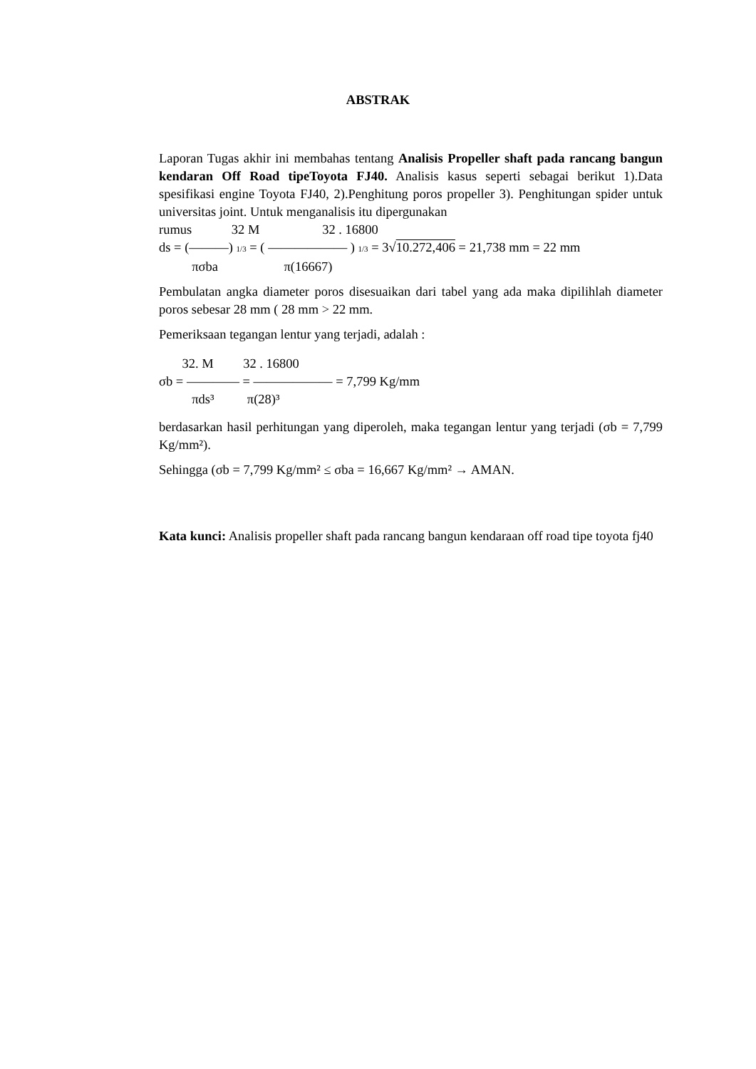ABSTRAK
Laporan Tugas akhir ini membahas tentang Analisis Propeller shaft pada rancang bangun kendaran Off Road tipeToyota FJ40. Analisis kasus seperti sebagai berikut 1).Data spesifikasi engine Toyota FJ40, 2).Penghitung poros propeller 3). Penghitungan spider untuk universitas joint. Untuk menganalisis itu dipergunakan
rumus 32 M 32 . 16800
ds = (———) 1/3 = ( —————— ) 1/3 = 3√10.272,406 = 21,738 mm = 22 mm
πσba π(16667)
Pembulatan angka diameter poros disesuaikan dari tabel yang ada maka dipilihlah diameter poros sebesar 28 mm ( 28 mm > 22 mm.
Pemeriksaan tegangan lentur yang terjadi, adalah :
32. M 32 . 16800
σb = ———— = —————— = 7,799 Kg/mm
πds³ π(28)³
berdasarkan hasil perhitungan yang diperoleh, maka tegangan lentur yang terjadi (σb = 7,799 Kg/mm²).
Sehingga (σb = 7,799 Kg/mm² ≤ σba = 16,667 Kg/mm² → AMAN.
Kata kunci: Analisis propeller shaft pada rancang bangun kendaraan off road tipe toyota fj40